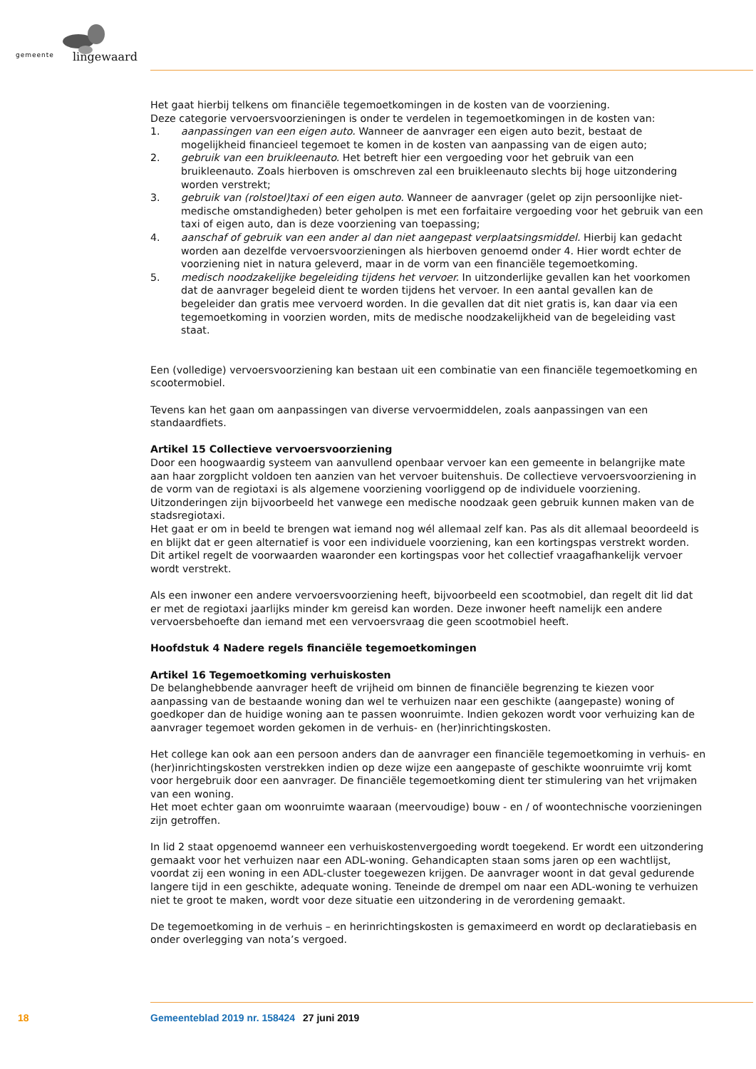gemeente lingewaard
Het gaat hierbij telkens om financiële tegemoetkomingen in de kosten van de voorziening.
Deze categorie vervoersvoorzieningen is onder te verdelen in tegemoetkomingen in de kosten van:
1. aanpassingen van een eigen auto. Wanneer de aanvrager een eigen auto bezit, bestaat de mogelijkheid financieel tegemoet te komen in de kosten van aanpassing van de eigen auto;
2. gebruik van een bruikleenauto. Het betreft hier een vergoeding voor het gebruik van een bruikleenauto. Zoals hierboven is omschreven zal een bruikleenauto slechts bij hoge uitzondering worden verstrekt;
3. gebruik van (rolstoel)taxi of een eigen auto. Wanneer de aanvrager (gelet op zijn persoonlijke niet-medische omstandigheden) beter geholpen is met een forfaitaire vergoeding voor het gebruik van een taxi of eigen auto, dan is deze voorziening van toepassing;
4. aanschaf of gebruik van een ander al dan niet aangepast verplaatsingsmiddel. Hierbij kan gedacht worden aan dezelfde vervoersvoorzieningen als hierboven genoemd onder 4. Hier wordt echter de voorziening niet in natura geleverd, maar in de vorm van een financiële tegemoetkoming.
5. medisch noodzakelijke begeleiding tijdens het vervoer. In uitzonderlijke gevallen kan het voorkomen dat de aanvrager begeleid dient te worden tijdens het vervoer. In een aantal gevallen kan de begeleider dan gratis mee vervoerd worden. In die gevallen dat dit niet gratis is, kan daar via een tegemoetkoming in voorzien worden, mits de medische noodzakelijkheid van de begeleiding vast staat.
Een (volledige) vervoersvoorziening kan bestaan uit een combinatie van een financiële tegemoetkoming en scootermobiel.
Tevens kan het gaan om aanpassingen van diverse vervoermiddelen, zoals aanpassingen van een standaardfiets.
Artikel 15 Collectieve vervoersvoorziening
Door een hoogwaardig systeem van aanvullend openbaar vervoer kan een gemeente in belangrijke mate aan haar zorgplicht voldoen ten aanzien van het vervoer buitenshuis. De collectieve vervoersvoorziening in de vorm van de regiotaxi is als algemene voorziening voorliggend op de individuele voorziening. Uitzonderingen zijn bijvoorbeeld het vanwege een medische noodzaak geen gebruik kunnen maken van de stadsregiotaxi.
Het gaat er om in beeld te brengen wat iemand nog wél allemaal zelf kan. Pas als dit allemaal beoordeeld is en blijkt dat er geen alternatief is voor een individuele voorziening, kan een kortingspas verstrekt worden.
Dit artikel regelt de voorwaarden waaronder een kortingspas voor het collectief vraagafhankelijk vervoer wordt verstrekt.
Als een inwoner een andere vervoersvoorziening heeft, bijvoorbeeld een scootmobiel, dan regelt dit lid dat er met de regiotaxi jaarlijks minder km gereisd kan worden. Deze inwoner heeft namelijk een andere vervoersbehoefte dan iemand met een vervoersvraag die geen scootmobiel heeft.
Hoofdstuk 4 Nadere regels financiële tegemoetkomingen
Artikel 16 Tegemoetkoming verhuiskosten
De belanghebbende aanvrager heeft de vrijheid om binnen de financiële begrenzing te kiezen voor aanpassing van de bestaande woning dan wel te verhuizen naar een geschikte (aangepaste) woning of goedkoper dan de huidige woning aan te passen woonruimte. Indien gekozen wordt voor verhuizing kan de aanvrager tegemoet worden gekomen in de verhuis- en (her)inrichtingskosten.
Het college kan ook aan een persoon anders dan de aanvrager een financiële tegemoetkoming in verhuis- en (her)inrichtingskosten verstrekken indien op deze wijze een aangepaste of geschikte woonruimte vrij komt voor hergebruik door een aanvrager. De financiële tegemoetkoming dient ter stimulering van het vrijmaken van een woning.
Het moet echter gaan om woonruimte waaraan (meervoudige) bouw - en / of woontechnische voorzieningen zijn getroffen.
In lid 2 staat opgenoemd wanneer een verhuiskostenvergoeding wordt toegekend. Er wordt een uitzondering gemaakt voor het verhuizen naar een ADL-woning. Gehandicapten staan soms jaren op een wachtlijst, voordat zij een woning in een ADL-cluster toegewezen krijgen. De aanvrager woont in dat geval gedurende langere tijd in een geschikte, adequate woning. Teneinde de drempel om naar een ADL-woning te verhuizen niet te groot te maken, wordt voor deze situatie een uitzondering in de verordening gemaakt.
De tegemoetkoming in de verhuis – en herinrichtingskosten is gemaximeerd en wordt op declaratiebasis en onder overlegging van nota’s vergoed.
18 Gemeenteblad 2019 nr. 158424 27 juni 2019